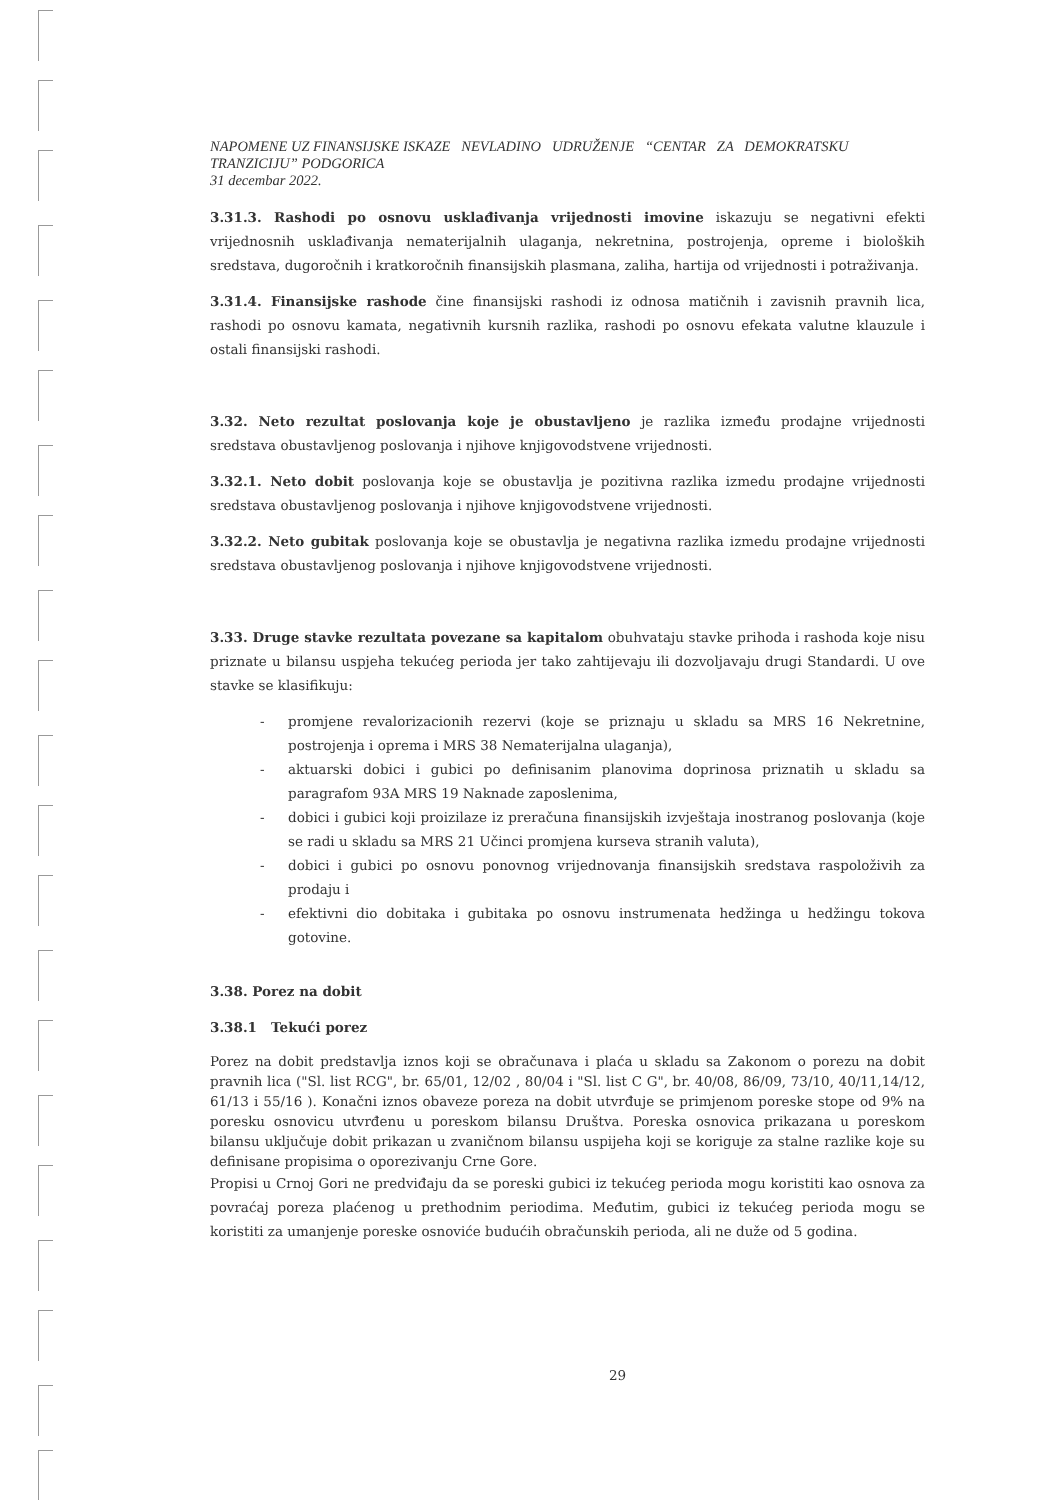NAPOMENE UZ FINANSIJSKE ISKAZE NEVLADINO UDRUŽENJE “CENTAR ZA DEMOKRATSKU TRANZICIJU” PODGORICA
31 decembar 2022.
3.31.3. Rashodi po osnovu usklađivanja vrijednosti imovine iskazuju se negativni efekti vrijednosnih usklađivanja nematerijalnih ulaganja, nekretnina, postrojenja, opreme i bioloških sredstava, dugoročnih i kratkoročnih finansijskih plasmana, zaliha, hartija od vrijednosti i potraživanja.
3.31.4. Finansijske rashode čine finansijski rashodi iz odnosa matičnih i zavisnih pravnih lica, rashodi po osnovu kamata, negativnih kursnih razlika, rashodi po osnovu efekata valutne klauzule i ostali finansijski rashodi.
3.32. Neto rezultat poslovanja koje je obustavljeno je razlika između prodajne vrijednosti sredstava obustavljenog poslovanja i njihove knjigovodstvene vrijednosti.
3.32.1. Neto dobit poslovanja koje se obustavlja je pozitivna razlika izmedu prodajne vrijednosti sredstava obustavljenog poslovanja i njihove knjigovodstvene vrijednosti.
3.32.2. Neto gubitak poslovanja koje se obustavlja je negativna razlika izmedu prodajne vrijednosti sredstava obustavljenog poslovanja i njihove knjigovodstvene vrijednosti.
3.33. Druge stavke rezultata povezane sa kapitalom obuhvataju stavke prihoda i rashoda koje nisu priznate u bilansu uspjeha tekućeg perioda jer tako zahtijevaju ili dozvoljavaju drugi Standardi. U ove stavke se klasifikuju:
- promjene revalorizacionih rezervi (koje se priznaju u skladu sa MRS 16 Nekretnine, postrojenja i oprema i MRS 38 Nematerijalna ulaganja),
- aktuarski dobici i gubici po definisanim planovima doprinosa priznatih u skladu sa paragrafom 93A MRS 19 Naknade zaposlenima,
- dobici i gubici koji proizilaze iz preračuna finansijskih izvještaja inostranog poslovanja (koje se radi u skladu sa MRS 21 Učinci promjena kurseva stranih valuta),
- dobici i gubici po osnovu ponovnog vrijednovanja finansijskih sredstava raspoloživih za prodaju i
- efektivni dio dobitaka i gubitaka po osnovu instrumenata hedžinga u hedžingu tokova gotovine.
3.38. Porez na dobit
3.38.1 Tekući porez
Porez na dobit predstavlja iznos koji se obračunava i plaća u skladu sa Zakonom o porezu na dobit pravnih lica ("Sl. list RCG", br. 65/01, 12/02 , 80/04 i "Sl. list C G", br. 40/08, 86/09, 73/10, 40/11,14/12, 61/13 i 55/16 ). Konačni iznos obaveze poreza na dobit utvrđuje se primjenom poreske stope od 9% na poresku osnovicu utvrđenu u poreskom bilansu Društva. Poreska osnovica prikazana u poreskom bilansu uključuje dobit prikazan u zvaničnom bilansu uspijeha koji se koriguje za stalne razlike koje su definisane propisima o oporezivanju Crne Gore.
Propisi u Crnoj Gori ne predviđaju da se poreski gubici iz tekućeg perioda mogu koristiti kao osnova za povraćaj poreza plaćenog u prethodnim periodima. Međutim, gubici iz tekućeg perioda mogu se koristiti za umanjenje poreske osnoviće budućih obračunskih perioda, ali ne duže od 5 godina.
29